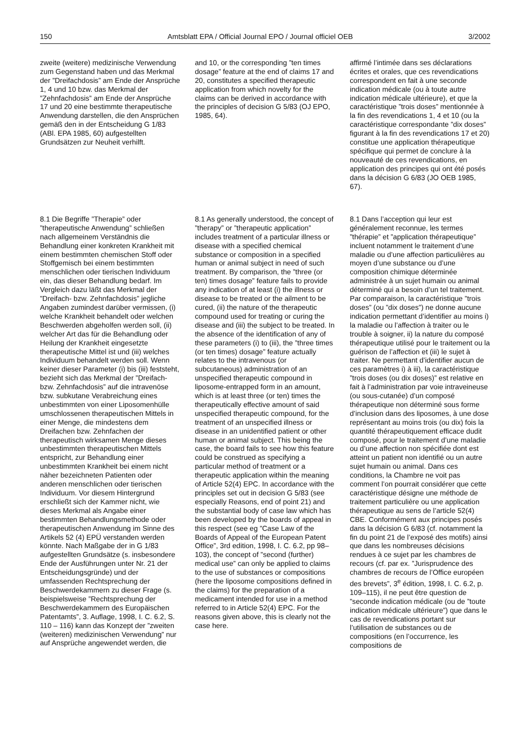150 Amtsblatt EPA / Official Journal EPO / Journal officiel OEB 3/2002
zweite (weitere) medizinische Verwendung zum Gegenstand haben und das Merkmal der ”Dreifachdosis” am Ende der Ansprüche 1, 4 und 10 bzw. das Merkmal der ”Zehnfachdosis” am Ende der Ansprüche 17 und 20 eine bestimmte therapeutische Anwendung darstellen, die den Ansprüchen gemäß den in der Entscheidung G 1/83 (ABl. EPA 1985, 60) aufgestellten Grundsätzen zur Neuheit verhilft.
and 10, or the corresponding ”ten times dosage” feature at the end of claims 17 and 20, constitutes a specified therapeutic application from which novelty for the claims can be derived in accordance with the principles of decision G 5/83 (OJ EPO, 1985, 64).
affirmé l’intimée dans ses déclarations écrites et orales, que ces revendications correspondent en fait à une seconde indication médicale (ou à toute autre indication médicale ultérieure), et que la caractéristique ”trois doses” mentionnée à la fin des revendications 1, 4 et 10 (ou la caractéristique correspondante ”dix doses” figurant à la fin des revendications 17 et 20) constitue une application thérapeutique spécifique qui permet de conclure à la nouveauté de ces revendications, en application des principes qui ont été posés dans la décision G 6/83 (JO OEB 1985, 67).
8.1 Die Begriffe ”Therapie” oder ”therapeutische Anwendung” schließen nach allgemeinem Verständnis die Behandlung einer konkreten Krankheit mit einem bestimmten chemischen Stoff oder Stoffgemisch bei einem bestimmten menschlichen oder tierischen Individuum ein, das dieser Behandlung bedarf. Im Vergleich dazu läßt das Merkmal der ”Dreifach- bzw. Zehnfachdosis” jegliche Angaben zumindest darüber vermissen, (i) welche Krankheit behandelt oder welchen Beschwerden abgeholfen werden soll, (ii) welcher Art das für die Behandlung oder Heilung der Krankheit eingesetzte therapeutische Mittel ist und (iii) welches Individuum behandelt werden soll. Wenn keiner dieser Parameter (i) bis (iii) feststeht, bezieht sich das Merkmal der ”Dreifach- bzw. Zehnfachdosis” auf die intravenöse bzw. subkutane Verabreichung eines unbestimmten von einer Liposomenhülle umschlossenen therapeutischen Mittels in einer Menge, die mindestens dem Dreifachen bzw. Zehnfachen der therapeutisch wirksamen Menge dieses unbestimmten therapeutischen Mittels entspricht, zur Behandlung einer unbestimmten Krankheit bei einem nicht näher bezeichneten Patienten oder anderen menschlichen oder tierischen Individuum. Vor diesem Hintergrund erschließt sich der Kammer nicht, wie dieses Merkmal als Angabe einer bestimmten Behandlungsmethode oder therapeutischen Anwendung im Sinne des Artikels 52 (4) EPÜ verstanden werden könnte. Nach Maßgabe der in G 1/83 aufgestellten Grundsätze (s. insbesondere Ende der Ausführungen unter Nr. 21 der Entscheidungsgründe) und der umfassenden Rechtsprechung der Beschwerdekammern zu dieser Frage (s. beispielsweise ”Rechtsprechung der Beschwerdekammern des Europäischen Patentamts”, 3. Auflage, 1998, I. C. 6.2, S. 110 – 116) kann das Konzept der ”zweiten (weiteren) medizinischen Verwendung” nur auf Ansprüche angewendet werden, die
8.1 As generally understood, the concept of ”therapy” or ”therapeutic application” includes treatment of a particular illness or disease with a specified chemical substance or composition in a specified human or animal subject in need of such treatment. By comparison, the ”three (or ten) times dosage” feature fails to provide any indication of at least (i) the illness or disease to be treated or the ailment to be cured, (ii) the nature of the therapeutic compound used for treating or curing the disease and (iii) the subject to be treated. In the absence of the identification of any of these parameters (i) to (iii), the ”three times (or ten times) dosage” feature actually relates to the intravenous (or subcutaneous) administration of an unspecified therapeutic compound in liposome-entrapped form in an amount, which is at least three (or ten) times the therapeutically effective amount of said unspecified therapeutic compound, for the treatment of an unspecified illness or disease in an unidentified patient or other human or animal subject. This being the case, the board fails to see how this feature could be construed as specifying a particular method of treatment or a therapeutic application within the meaning of Article 52(4) EPC. In accordance with the principles set out in decision G 5/83 (see especially Reasons, end of point 21) and the substantial body of case law which has been developed by the boards of appeal in this respect (see eg ”Case Law of the Boards of Appeal of the European Patent Office”, 3rd edition, 1998, I. C. 6.2, pp 98–103), the concept of ”second (further) medical use” can only be applied to claims to the use of substances or compositions (here the liposome compositions defined in the claims) for the preparation of a medicament intended for use in a method referred to in Article 52(4) EPC. For the reasons given above, this is clearly not the case here.
8.1 Dans l’acception qui leur est généralement reconnue, les termes ”thérapie” et ”application thérapeutique” incluent notamment le traitement d’une maladie ou d’une affection particulières au moyen d’une substance ou d’une composition chimique déterminée administrée à un sujet humain ou animal déterminé qui a besoin d’un tel traitement. Par comparaison, la caractéristique ”trois doses” (ou ”dix doses”) ne donne aucune indication permettant d’identifier au moins i) la maladie ou l’affection à traiter ou le trouble à soigner, ii) la nature du composé thérapeutique utilisé pour le traitement ou la guérison de l’affection et (iii) le sujet à traiter. Ne permettant d’identifier aucun de ces paramètres i) à iii), la caractéristique ”trois doses (ou dix doses)” est relative en fait à l’administration par voie intraveineuse (ou sous-cutanée) d’un composé thérapeutique non déterminé sous forme d’inclusion dans des liposomes, à une dose représentant au moins trois (ou dix) fois la quantité thérapeutiquement efficace dudit composé, pour le traitement d’une maladie ou d’une affection non spécifiée dont est atteint un patient non identifié ou un autre sujet humain ou animal. Dans ces conditions, la Chambre ne voit pas comment l’on pourrait considérer que cette caractéristique désigne une méthode de traitement particulière ou une application thérapeutique au sens de l’article 52(4) CBE. Conformément aux principes posés dans la décision G 6/83 (cf. notamment la fin du point 21 de l’exposé des motifs) ainsi que dans les nombreuses décisions rendues à ce sujet par les chambres de recours (cf. par ex. ”Jurisprudence des chambres de recours de l’Office européen des brevets”, 3<sup>e</sup> édition, 1998, I. C. 6.2, p. 109–115), il ne peut être question de ”seconde indication médicale (ou de ”toute indication médicale ultérieure”) que dans le cas de revendications portant sur l’utilisation de substances ou de compositions (en l’occurrence, les compositions de